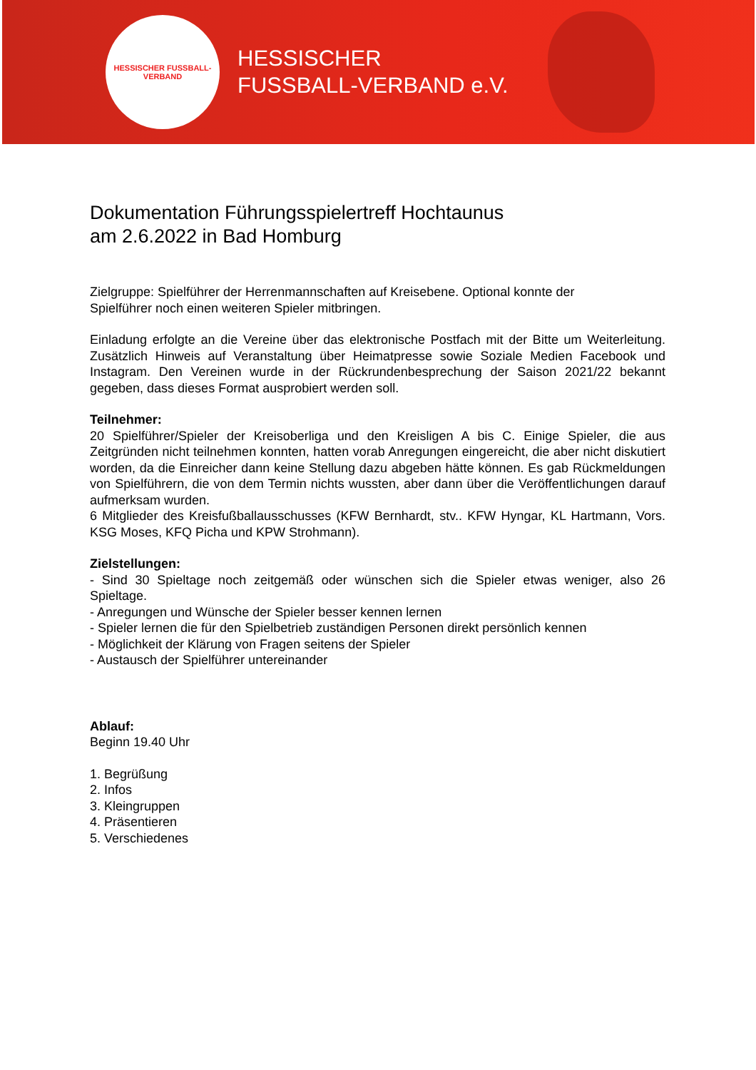HESSISCHER FUSSBALL-VERBAND
HESSISCHER
FUSSBALL-VERBAND e.V.
Dokumentation Führungsspielertreff Hochtaunus
am 2.6.2022 in Bad Homburg
Zielgruppe: Spielführer der Herrenmannschaften auf Kreisebene. Optional konnte der
Spielführer noch einen weiteren Spieler mitbringen.
Einladung erfolgte an die Vereine über das elektronische Postfach mit der Bitte um Weiterleitung. Zusätzlich Hinweis auf Veranstaltung über Heimatpresse sowie Soziale Medien Facebook und Instagram. Den Vereinen wurde in der Rückrundenbesprechung der Saison 2021/22 bekannt gegeben, dass dieses Format ausprobiert werden soll.
Teilnehmer:
20 Spielführer/Spieler der Kreisoberliga und den Kreisligen A bis C. Einige Spieler, die aus Zeitgründen nicht teilnehmen konnten, hatten vorab Anregungen eingereicht, die aber nicht diskutiert worden, da die Einreicher dann keine Stellung dazu abgeben hätte können. Es gab Rückmeldungen von Spielführern, die von dem Termin nichts wussten, aber dann über die Veröffentlichungen darauf aufmerksam wurden.
6 Mitglieder des Kreisfußballausschusses (KFW Bernhardt, stv.. KFW Hyngar, KL Hartmann, Vors. KSG Moses, KFQ Picha und KPW Strohmann).
Zielstellungen:
- Sind 30 Spieltage noch zeitgemäß oder wünschen sich die Spieler etwas weniger, also 26 Spieltage.
- Anregungen und Wünsche der Spieler besser kennen lernen
- Spieler lernen die für den Spielbetrieb zuständigen Personen direkt persönlich kennen
- Möglichkeit der Klärung von Fragen seitens der Spieler
- Austausch der Spielführer untereinander
Ablauf:
Beginn 19.40 Uhr
1. Begrüßung
2. Infos
3. Kleingruppen
4. Präsentieren
5. Verschiedenes